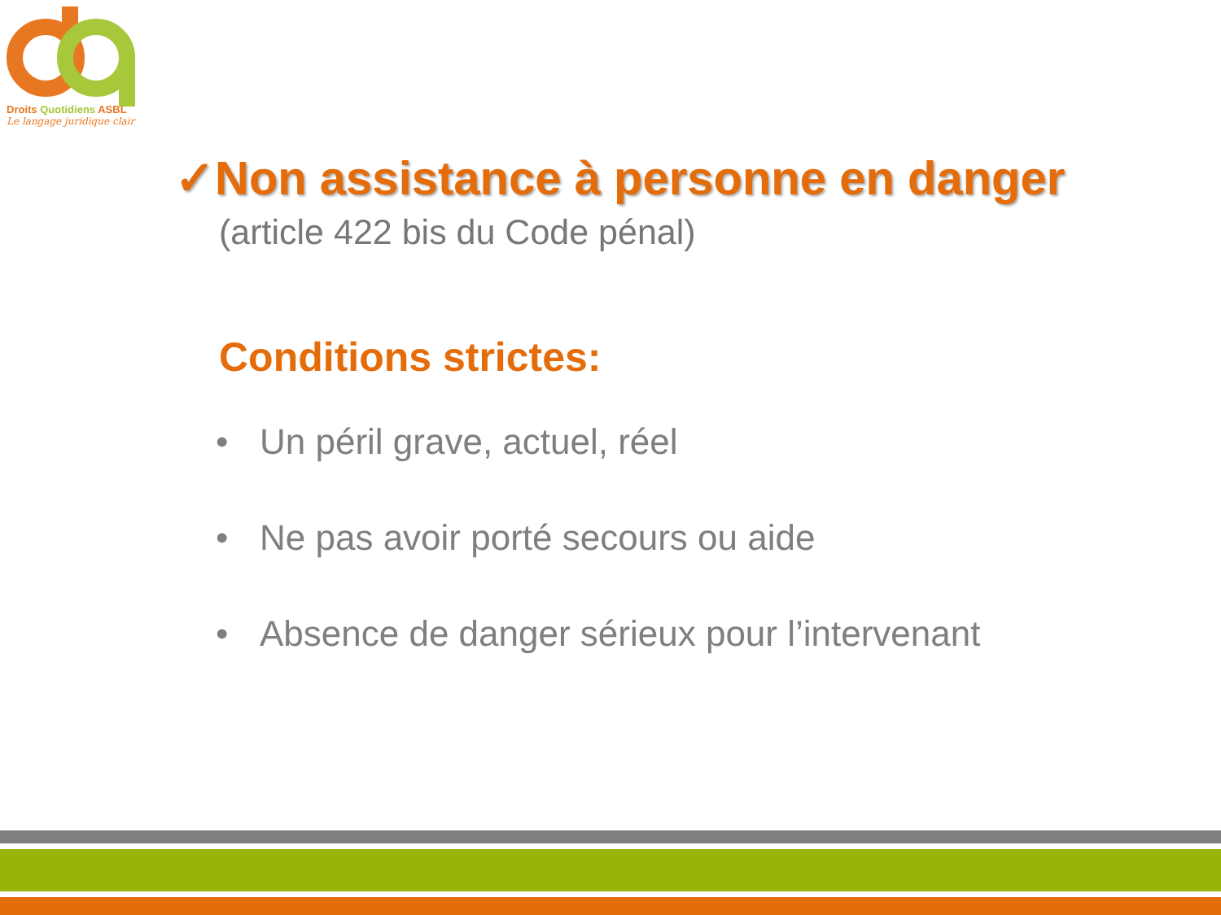Droits Quotidiens ASBL
Le langage juridique clair
✓Non assistance à personne en danger
(article 422 bis du Code pénal)
Conditions strictes:
• Un péril grave, actuel, réel
• Ne pas avoir porté secours ou aide
• Absence de danger sérieux pour l’intervenant